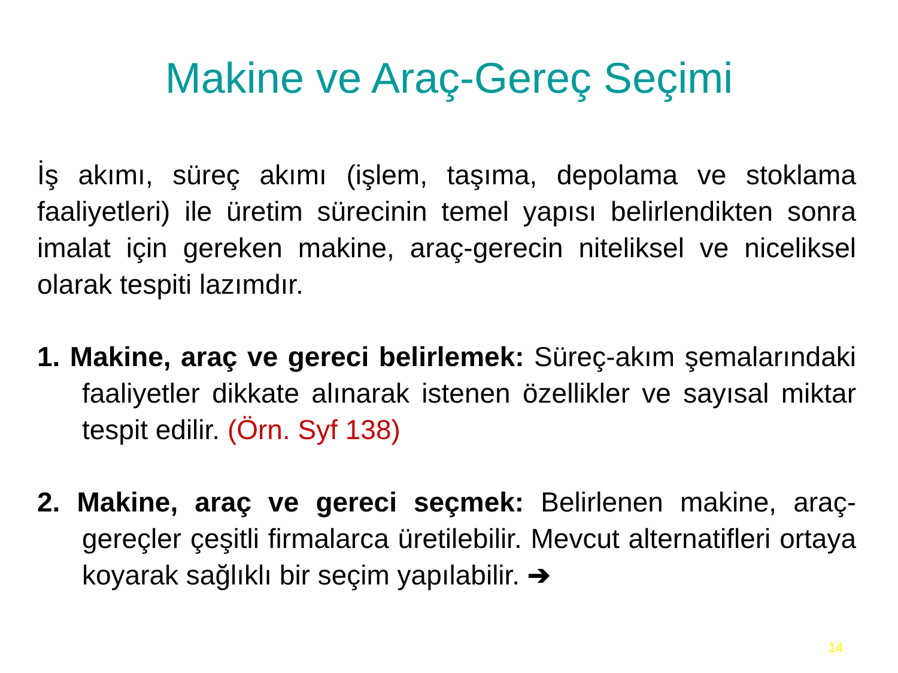Makine ve Araç-Gereç Seçimi
İş akımı, süreç akımı (işlem, taşıma, depolama ve stoklama faaliyetleri) ile üretim sürecinin temel yapısı belirlendikten sonra imalat için gereken makine, araç-gerecin niteliksel ve niceliksel olarak tespiti lazımdır.
1. Makine, araç ve gereci belirlemek: Süreç-akım şemalarındaki faaliyetler dikkate alınarak istenen özellikler ve sayısal miktar tespit edilir. (Örn. Syf 138)
2. Makine, araç ve gereci seçmek: Belirlenen makine, araç-gereçler çeşitli firmalarca üretilebilir. Mevcut alternatifleri ortaya koyarak sağlıklı bir seçim yapılabilir. ➔
14